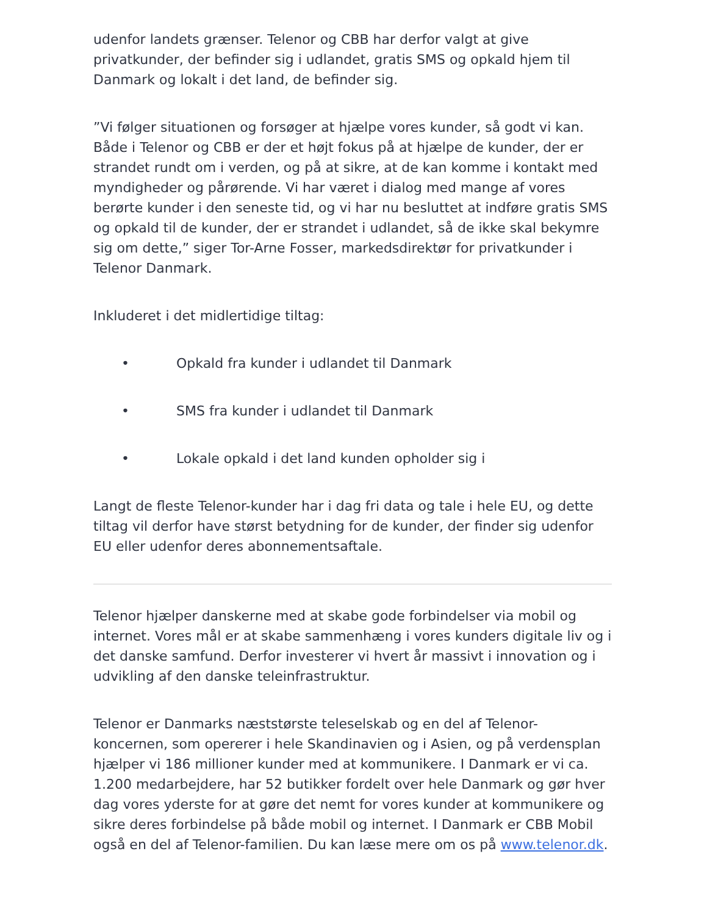udenfor landets grænser. Telenor og CBB har derfor valgt at give privatkunder, der befinder sig i udlandet, gratis SMS og opkald hjem til Danmark og lokalt i det land, de befinder sig.
”Vi følger situationen og forsøger at hjælpe vores kunder, så godt vi kan. Både i Telenor og CBB er der et højt fokus på at hjælpe de kunder, der er strandet rundt om i verden, og på at sikre, at de kan komme i kontakt med myndigheder og pårørende. Vi har været i dialog med mange af vores berørte kunder i den seneste tid, og vi har nu besluttet at indføre gratis SMS og opkald til de kunder, der er strandet i udlandet, så de ikke skal bekymre sig om dette,” siger Tor-Arne Fosser, markedsdirektør for privatkunder i Telenor Danmark.
Inkluderet i det midlertidige tiltag:
• Opkald fra kunder i udlandet til Danmark
• SMS fra kunder i udlandet til Danmark
• Lokale opkald i det land kunden opholder sig i
Langt de fleste Telenor-kunder har i dag fri data og tale i hele EU, og dette tiltag vil derfor have størst betydning for de kunder, der finder sig udenfor EU eller udenfor deres abonnementsaftale.
Telenor hjælper danskerne med at skabe gode forbindelser via mobil og internet. Vores mål er at skabe sammenhæng i vores kunders digitale liv og i det danske samfund. Derfor investerer vi hvert år massivt i innovation og i udvikling af den danske teleinfrastruktur.
Telenor er Danmarks næststørste teleselskab og en del af Telenor-koncernen, som opererer i hele Skandinavien og i Asien, og på verdensplan hjælper vi 186 millioner kunder med at kommunikere. I Danmark er vi ca. 1.200 medarbejdere, har 52 butikker fordelt over hele Danmark og gør hver dag vores yderste for at gøre det nemt for vores kunder at kommunikere og sikre deres forbindelse på både mobil og internet. I Danmark er CBB Mobil også en del af Telenor-familien. Du kan læse mere om os på www.telenor.dk.